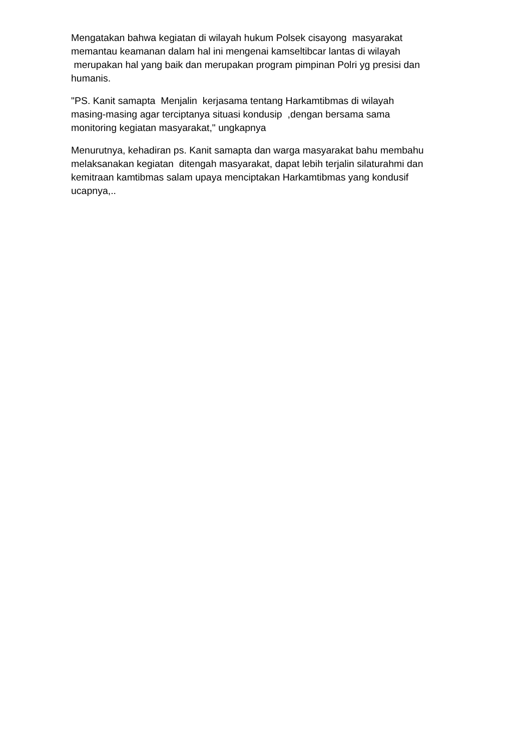Mengatakan bahwa kegiatan di wilayah hukum Polsek cisayong masyarakat memantau keamanan dalam hal ini mengenai kamseltibcar lantas di wilayah merupakan hal yang baik dan merupakan program pimpinan Polri yg presisi dan humanis.
"PS. Kanit samapta Menjalin kerjasama tentang Harkamtibmas di wilayah masing-masing agar terciptanya situasi kondusip ,dengan bersama sama monitoring kegiatan masyarakat," ungkapnya
Menurutnya, kehadiran ps. Kanit samapta dan warga masyarakat bahu membahu melaksanakan kegiatan ditengah masyarakat, dapat lebih terjalin silaturahmi dan kemitraan kamtibmas salam upaya menciptakan Harkamtibmas yang kondusif ucapnya,..